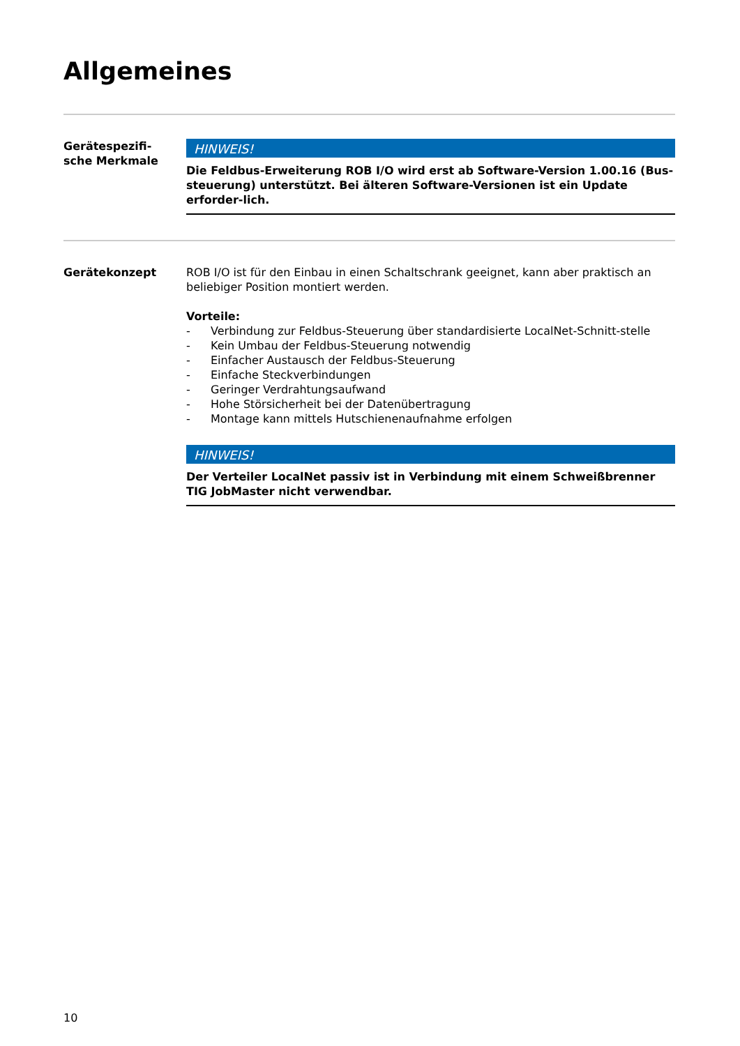Allgemeines
Gerätespezifi-
sche Merkmale
HINWEIS!
Die Feldbus-Erweiterung ROB I/O wird erst ab Software-Version 1.00.16 (Bus-steuerung) unterstützt. Bei älteren Software-Versionen ist ein Update erforder-lich.
Gerätekonzept ROB I/O ist für den Einbau in einen Schaltschrank geeignet, kann aber praktisch an beliebiger Position montiert werden.
Vorteile:
- Verbindung zur Feldbus-Steuerung über standardisierte LocalNet-Schnitt-stelle
- Kein Umbau der Feldbus-Steuerung notwendig
- Einfacher Austausch der Feldbus-Steuerung
- Einfache Steckverbindungen
- Geringer Verdrahtungsaufwand
- Hohe Störsicherheit bei der Datenübertragung
- Montage kann mittels Hutschienenaufnahme erfolgen
HINWEIS!
Der Verteiler LocalNet passiv ist in Verbindung mit einem Schweißbrenner TIG JobMaster nicht verwendbar.
10